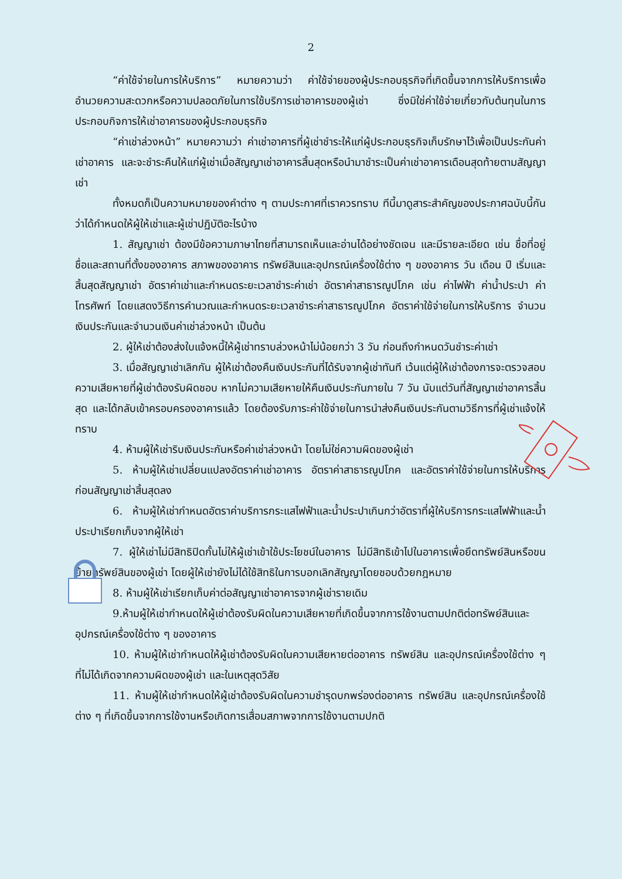2
“ค่าใช้จ่ายในการให้บริการ” หมายความว่า ค่าใช้จ่ายของผู้ประกอบธุรกิจที่เกิดขึ้นจากการให้บริการเพื่ออำนวยความสะดวกหรือความปลอดภัยในการใช้บริการเช่าอาคารของผู้เช่า ซึ่งมิใช่ค่าใช้จ่ายเกี่ยวกับต้นทุนในการประกอบกิจการให้เช่าอาคารของผู้ประกอบธุรกิจ
“ค่าเช่าล่วงหน้า” หมายความว่า ค่าเช่าอาคารที่ผู้เช่าชำระให้แก่ผู้ประกอบธุรกิจเก็บรักษาไว้เพื่อเป็นประกันค่าเช่าอาคาร และจะชำระคืนให้แก่ผู้เช่าเมื่อสัญญาเช่าอาคารสิ้นสุดหรือนำมาชำระเป็นค่าเช่าอาคารเดือนสุดท้ายตามสัญญาเช่า
ทั้งหมดก็เป็นความหมายของคำต่าง ๆ ตามประกาศที่เราควรทราบ ทีนี้มาดูสาระสำคัญของประกาศฉบับนี้กันว่าได้กำหนดให้ผู้ให้เช่าและผู้เช่าปฏิบัติอะไรบ้าง
1. สัญญาเช่า ต้องมีข้อความภาษาไทยที่สามารถเห็นและอ่านได้อย่างชัดเจน และมีรายละเอียด เช่น ชื่อที่อยู่ ชื่อและสถานที่ตั้งของอาคาร สภาพของอาคาร ทรัพย์สินและอุปกรณ์เครื่องใช้ต่าง ๆ ของอาคาร วัน เดือน ปี เริ่มและสิ้นสุดสัญญาเช่า อัตราค่าเช่าและกำหนดระยะเวลาชำระค่าเช่า อัตราค่าสาธารณูปโภค เช่น ค่าไฟฟ้า ค่าน้ำประปา ค่าโทรศัพท์ โดยแสดงวิธีการคำนวณและกำหนดระยะเวลาชำระค่าสาธารณูปโภค อัตราค่าใช้จ่ายในการให้บริการ จำนวนเงินประกันและจำนวนเงินค่าเช่าล่วงหน้า เป็นต้น
2. ผู้ให้เช่าต้องส่งใบแจ้งหนี้ให้ผู้เช่าทราบล่วงหน้าไม่น้อยกว่า 3 วัน ก่อนถึงกำหนดวันชำระค่าเช่า
3. เมื่อสัญญาเช่าเลิกกัน ผู้ให้เช่าต้องคืนเงินประกันที่ได้รับจากผู้เช่าทันที เว้นแต่ผู้ให้เช่าต้องการจะตรวจสอบความเสียหายที่ผู้เช่าต้องรับผิดชอบ หากไม่ความเสียหายให้คืนเงินประกันภายใน 7 วัน นับแต่วันที่สัญญาเช่าอาคารสิ้นสุด และได้กลับเข้าครอบครองอาคารแล้ว โดยต้องรับภาระค่าใช้จ่ายในการนำส่งคืนเงินประกันตามวิธีการที่ผู้เช่าแจ้งให้ทราบ
4. ห้ามผู้ให้เช่าริบเงินประกันหรือค่าเช่าล่วงหน้า โดยไม่ใช่ความผิดของผู้เช่า
5. ห้ามผู้ให้เช่าเปลี่ยนแปลงอัตราค่าเช่าอาคาร อัตราค่าสาธารณูปโภค และอัตราค่าใช้จ่ายในการให้บริการ ก่อนสัญญาเช่าสิ้นสุดลง
6. ห้ามผู้ให้เช่ากำหนดอัตราค่าบริการกระแสไฟฟ้าและน้ำประปาเกินกว่าอัตราที่ผู้ให้บริการกระแสไฟฟ้าและน้ำประปาเรียกเก็บจากผู้ให้เช่า
7. ผู้ให้เช่าไม่มีสิทธิปิดกั้นไม่ให้ผู้เช่าเข้าใช้ประโยชน์ในอาคาร ไม่มีสิทธิเข้าไปในอาคารเพื่อยึดทรัพย์สินหรือขนย้ายทรัพย์สินของผู้เช่า โดยผู้ให้เช่ายังไม่ได้ใช้สิทธิในการบอกเลิกสัญญาโดยชอบด้วยกฎหมาย
8. ห้ามผู้ให้เช่าเรียกเก็บค่าต่อสัญญาเช่าอาคารจากผู้เช่ารายเดิม
9.ห้ามผู้ให้เช่ากำหนดให้ผู้เช่าต้องรับผิดในความเสียหายที่เกิดขึ้นจากการใช้งานตามปกติต่อทรัพย์สินและอุปกรณ์เครื่องใช้ต่าง ๆ ของอาคาร
10. ห้ามผู้ให้เช่ากำหนดให้ผู้เช่าต้องรับผิดในความเสียหายต่ออาคาร ทรัพย์สิน และอุปกรณ์เครื่องใช้ต่าง ๆ ที่ไม่ได้เกิดจากความผิดของผู้เช่า และในเหตุสุดวิสัย
11. ห้ามผู้ให้เช่ากำหนดให้ผู้เช่าต้องรับผิดในความชำรุดบกพร่องต่ออาคาร ทรัพย์สิน และอุปกรณ์เครื่องใช้ต่าง ๆ ที่เกิดขึ้นจากการใช้งานหรือเกิดการเสื่อมสภาพจากการใช้งานตามปกติ